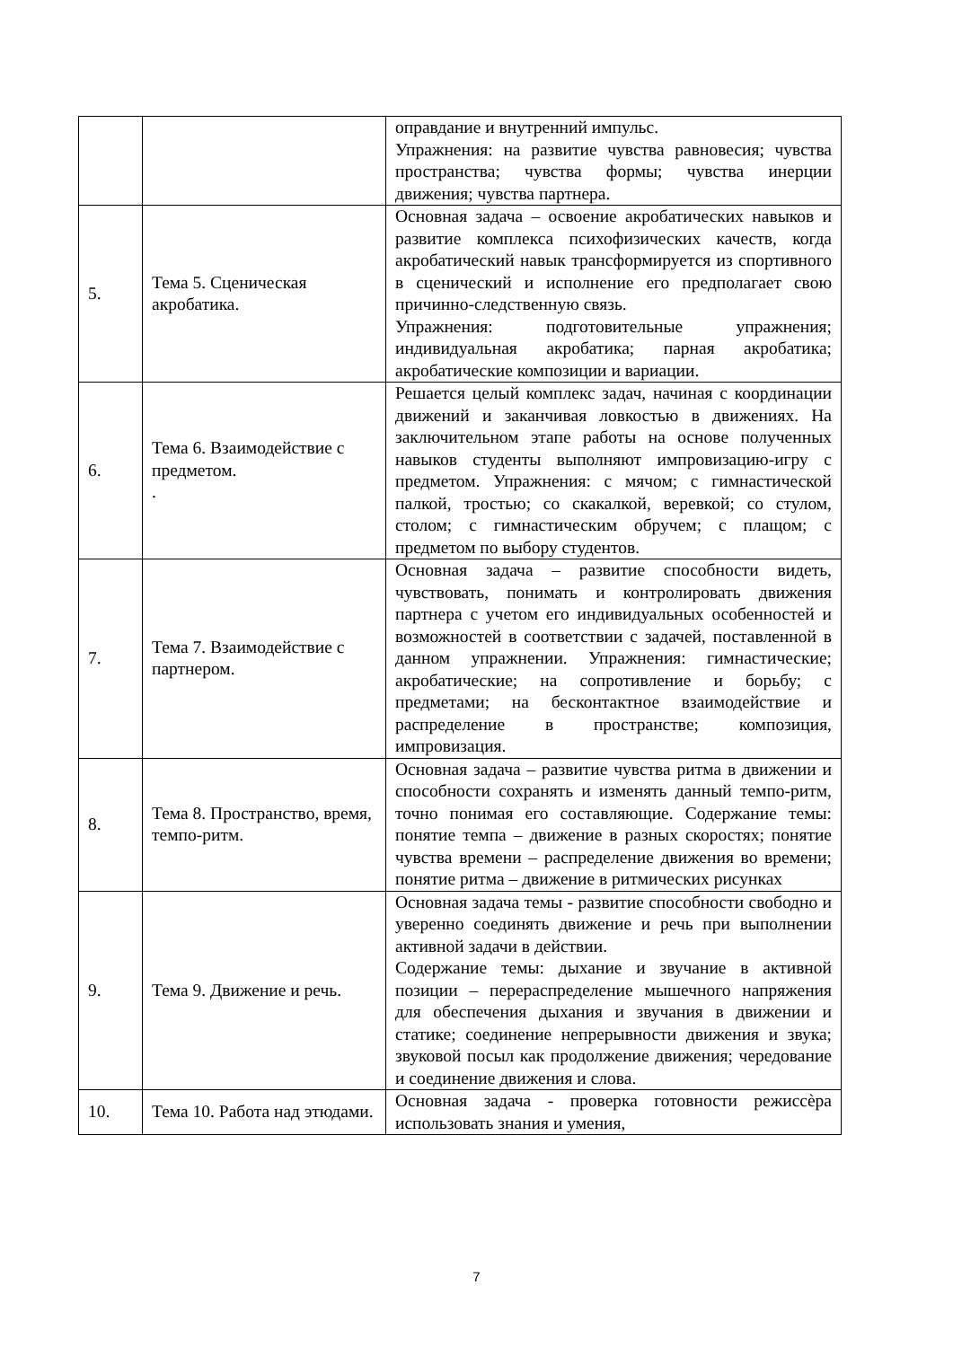| | | оправдание и внутренний импульс. Упражнения: на развитие чувства равновесия; чувства пространства; чувства формы; чувства инерции движения; чувства партнера. |
| 5. | Тема 5. Сценическая акробатика. | Основная задача – освоение акробатических навыков и развитие комплекса психофизических качеств, когда акробатический навык трансформируется из спортивного в сценический и исполнение его предполагает свою причинно-следственную связь. Упражнения: подготовительные упражнения; индивидуальная акробатика; парная акробатика; акробатические композиции и вариации. |
| 6. | Тема 6. Взаимодействие с предметом. . | Решается целый комплекс задач, начиная с координации движений и заканчивая ловкостью в движениях. На заключительном этапе работы на основе полученных навыков студенты выполняют импровизацию-игру с предметом. Упражнения: с мячом; с гимнастической палкой, тростью; со скакалкой, веревкой; со стулом, столом; с гимнастическим обручем; с плащом; с предметом по выбору студентов. |
| 7. | Тема 7. Взаимодействие с партнером. | Основная задача – развитие способности видеть, чувствовать, понимать и контролировать движения партнера с учетом его индивидуальных особенностей и возможностей в соответствии с задачей, поставленной в данном упражнении. Упражнения: гимнастические; акробатические; на сопротивление и борьбу; с предметами; на бесконтактное взаимодействие и распределение в пространстве; композиция, импровизация. |
| 8. | Тема 8. Пространство, время, темпо-ритм. | Основная задача – развитие чувства ритма в движении и способности сохранять и изменять данный темпо-ритм, точно понимая его составляющие. Содержание темы: понятие темпа – движение в разных скоростях; понятие чувства времени – распределение движения во времени; понятие ритма – движение в ритмических рисунках |
| 9. | Тема 9. Движение и речь. | Основная задача темы - развитие способности свободно и уверенно соединять движение и речь при выполнении активной задачи в действии. Содержание темы: дыхание и звучание в активной позиции – перераспределение мышечного напряжения для обеспечения дыхания и звучания в движении и статике; соединение непрерывности движения и звука; звуковой посыл как продолжение движения; чередование и соединение движения и слова. |
| 10. | Тема 10. Работа над этюдами. | Основная задача - проверка готовности режиссѐра использовать знания и умения, |
7